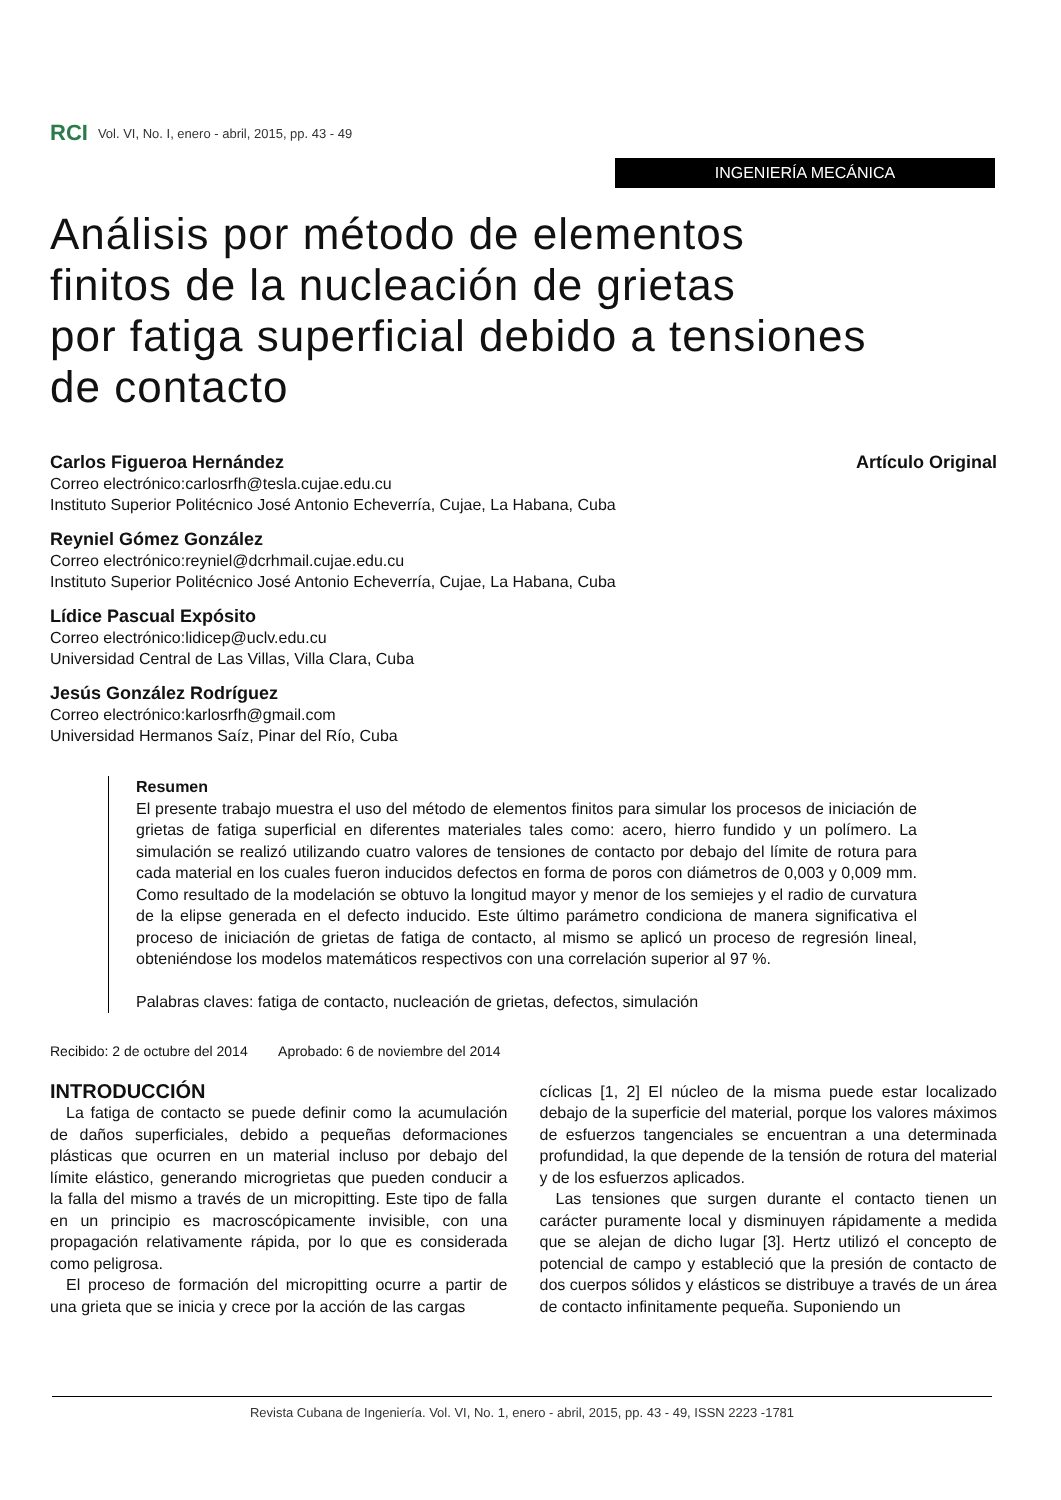RCI Vol. VI, No. I, enero - abril, 2015, pp. 43 - 49
INGENIERÍA MECÁNICA
Análisis por método de elementos
finitos de la nucleación de grietas
por fatiga superficial debido a tensiones
de contacto
Carlos Figueroa Hernández Artículo Original
Correo electrónico:carlosrfh@tesla.cujae.edu.cu
Instituto Superior Politécnico José Antonio Echeverría, Cujae, La Habana, Cuba
Reyniel Gómez González
Correo electrónico:reyniel@dcrhmail.cujae.edu.cu
Instituto Superior Politécnico José Antonio Echeverría, Cujae, La Habana, Cuba
Lídice Pascual Expósito
Correo electrónico:lidicep@uclv.edu.cu
Universidad Central de Las Villas, Villa Clara, Cuba
Jesús González Rodríguez
Correo electrónico:karlosrfh@gmail.com
Universidad Hermanos Saíz, Pinar del Río, Cuba
Resumen
El presente trabajo muestra el uso del método de elementos finitos para simular los procesos de iniciación de grietas de fatiga superficial en diferentes materiales tales como: acero, hierro fundido y un polímero. La simulación se realizó utilizando cuatro valores de tensiones de contacto por debajo del límite de rotura para cada material en los cuales fueron inducidos defectos en forma de poros con diámetros de 0,003 y 0,009 mm. Como resultado de la modelación se obtuvo la longitud mayor y menor de los semiejes y el radio de curvatura de la elipse generada en el defecto inducido. Este último parámetro condiciona de manera significativa el proceso de iniciación de grietas de fatiga de contacto, al mismo se aplicó un proceso de regresión lineal, obteniéndose los modelos matemáticos respectivos con una correlación superior al 97 %.
Palabras claves: fatiga de contacto, nucleación de grietas, defectos, simulación
Recibido: 2 de octubre del 2014 Aprobado: 6 de noviembre del 2014
INTRODUCCIÓN
La fatiga de contacto se puede definir como la acumulación de daños superficiales, debido a pequeñas deformaciones plásticas que ocurren en un material incluso por debajo del límite elástico, generando microgrietas que pueden conducir a la falla del mismo a través de un micropitting. Este tipo de falla en un principio es macroscópicamente invisible, con una propagación relativamente rápida, por lo que es considerada como peligrosa.
El proceso de formación del micropitting ocurre a partir de una grieta que se inicia y crece por la acción de las cargas
cíclicas [1, 2] El núcleo de la misma puede estar localizado debajo de la superficie del material, porque los valores máximos de esfuerzos tangenciales se encuentran a una determinada profundidad, la que depende de la tensión de rotura del material y de los esfuerzos aplicados.
Las tensiones que surgen durante el contacto tienen un carácter puramente local y disminuyen rápidamente a medida que se alejan de dicho lugar [3]. Hertz utilizó el concepto de potencial de campo y estableció que la presión de contacto de dos cuerpos sólidos y elásticos se distribuye a través de un área de contacto infinitamente pequeña. Suponiendo un
Revista Cubana de Ingeniería. Vol. VI, No. 1, enero - abril, 2015, pp. 43 - 49, ISSN 2223 -1781